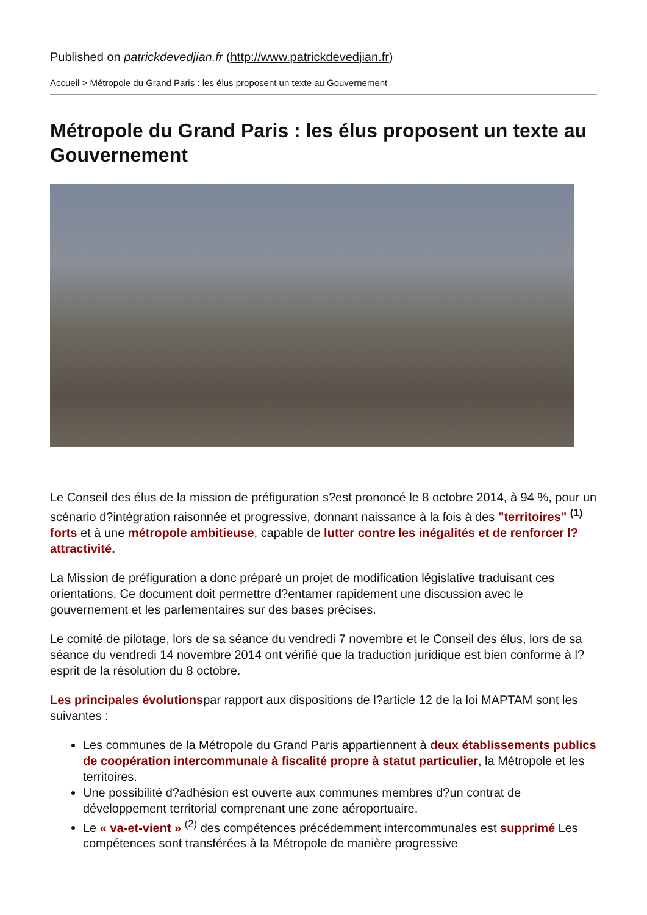Published on patrickdevedjian.fr (http://www.patrickdevedjian.fr)
Accueil > Métropole du Grand Paris : les élus proposent un texte au Gouvernement
Métropole du Grand Paris : les élus proposent un texte au Gouvernement
Le Conseil des élus de la mission de préfiguration s?est prononcé le 8 octobre 2014, à 94 %, pour un scénario d?intégration raisonnée et progressive, donnant naissance à la fois à des "territoires" <sup>(1)</sup> forts et à une métropole ambitieuse, capable de lutter contre les inégalités et de renforcer l?attractivité.
La Mission de préfiguration a donc préparé un projet de modification législative traduisant ces orientations. Ce document doit permettre d?entamer rapidement une discussion avec le gouvernement et les parlementaires sur des bases précises.
Le comité de pilotage, lors de sa séance du vendredi 7 novembre et le Conseil des élus, lors de sa séance du vendredi 14 novembre 2014 ont vérifié que la traduction juridique est bien conforme à l?esprit de la résolution du 8 octobre.
Les principales évolutionspar rapport aux dispositions de l?article 12 de la loi MAPTAM sont les suivantes :
Les communes de la Métropole du Grand Paris appartiennent à deux établissements publics de coopération intercommunale à fiscalité propre à statut particulier, la Métropole et les territoires.
Une possibilité d?adhésion est ouverte aux communes membres d?un contrat de développement territorial comprenant une zone aéroportuaire.
Le « va-et-vient » <sup>(2)</sup> des compétences précédemment intercommunales est supprimé Les compétences sont transférées à la Métropole de manière progressive